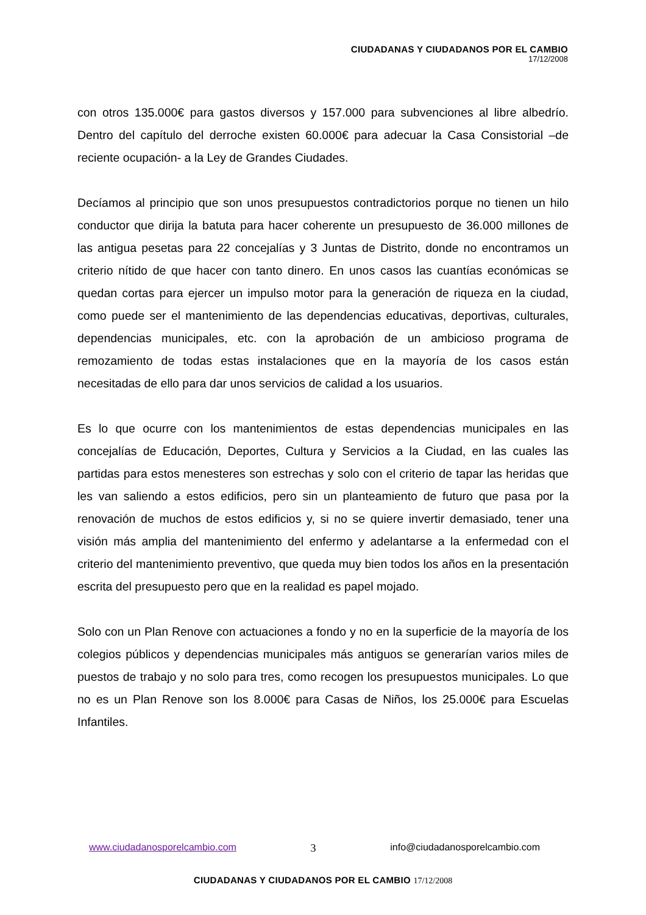CIUDADANAS Y CIUDADANOS POR EL CAMBIO
17/12/2008
con otros 135.000€ para gastos diversos y 157.000 para subvenciones al libre albedrío. Dentro del capítulo del derroche existen 60.000€ para adecuar la Casa Consistorial –de reciente ocupación- a la Ley de Grandes Ciudades.
Decíamos al principio que son unos presupuestos contradictorios porque no tienen un hilo conductor que dirija la batuta para hacer coherente un presupuesto de 36.000 millones de las antigua pesetas para 22 concejalías y 3 Juntas de Distrito, donde no encontramos un criterio nítido de que hacer con tanto dinero. En unos casos las cuantías económicas se quedan cortas para ejercer un impulso motor para la generación de riqueza en la ciudad, como puede ser el mantenimiento de las dependencias educativas, deportivas, culturales, dependencias municipales, etc. con la aprobación de un ambicioso programa de remozamiento de todas estas instalaciones que en la mayoría de los casos están necesitadas de ello para dar unos servicios de calidad a los usuarios.
Es lo que ocurre con los mantenimientos de estas dependencias municipales en las concejalías de Educación, Deportes, Cultura y Servicios a la Ciudad, en las cuales las partidas para estos menesteres son estrechas y solo con el criterio de tapar las heridas que les van saliendo a estos edificios, pero sin un planteamiento de futuro que pasa por la renovación de muchos de estos edificios y, si no se quiere invertir demasiado, tener una visión más amplia del mantenimiento del enfermo y adelantarse a la enfermedad con el criterio del mantenimiento preventivo, que queda muy bien todos los años en la presentación escrita del presupuesto pero que en la realidad es papel mojado.
Solo con un Plan Renove con actuaciones a fondo y no en la superficie de la mayoría de los colegios públicos y dependencias municipales más antiguos se generarían varios miles de puestos de trabajo y no solo para tres, como recogen los presupuestos municipales. Lo que no es un Plan Renove son los 8.000€ para Casas de Niños, los 25.000€ para Escuelas Infantiles.
www.ciudadanosporelcambio.com 3 info@ciudadanosporelcambio.com
CIUDADANAS Y CIUDADANOS POR EL CAMBIO 17/12/2008